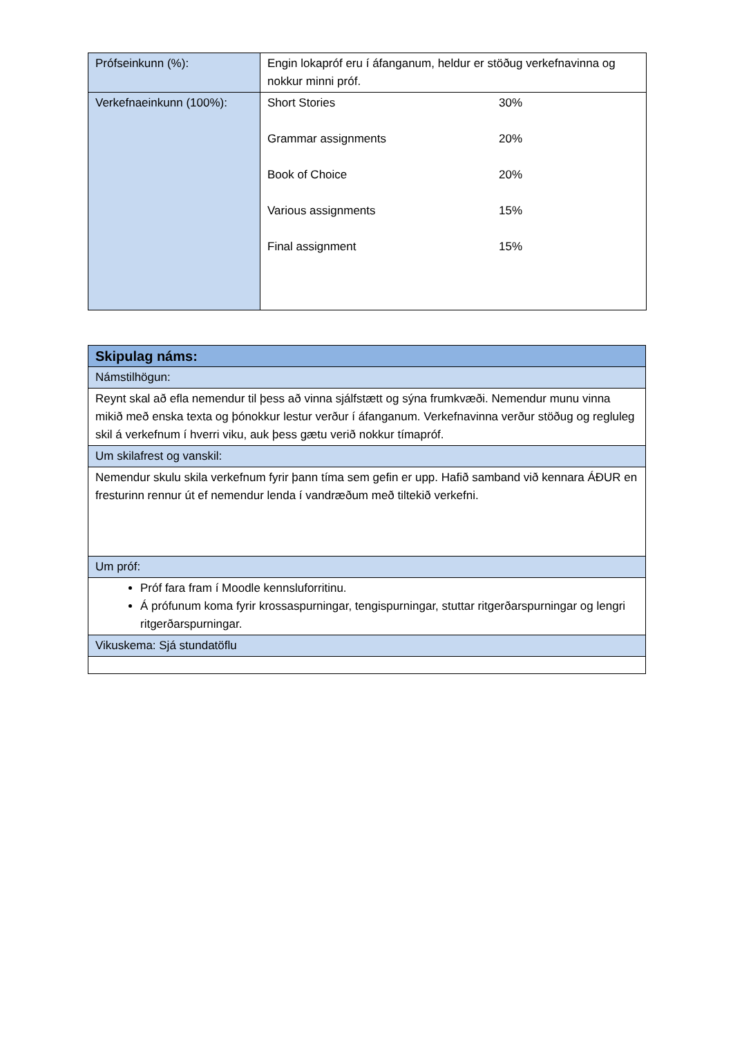| Prófseinkunn (%): | Engin lokapróf eru í áfanganum, heldur er stöðug verkefnavinna og nokkur minni próf. |
| Verkefnaeinkunn (100%): | / Short Stories / 30% / / Grammar assignments / 20% / / Book of Choice / 20% / / Various assignments / 15% / / Final assignment / 15% / |
| Skipulag náms: |
| Námstilhögun: |
| Reynt skal að efla nemendur til þess að vinna sjálfstætt og sýna frumkvæði. Nemendur munu vinna mikið með enska texta og þónokkur lestur verður í áfanganum. Verkefnavinna verður stöðug og regluleg skil á verkefnum í hverri viku, auk þess gætu verið nokkur tímapróf. |
| Um skilafrest og vanskil: |
| Nemendur skulu skila verkefnum fyrir þann tíma sem gefin er upp. Hafið samband við kennara ÁÐUR en fresturinn rennur út ef nemendur lenda í vandræðum með tiltekið verkefni. |
| Um próf: |
| Próf fara fram í Moodle kennsluforritinu. Á prófunum koma fyrir krossaspurningar, tengispurningar, stuttar ritgerðarspurningar og lengri ritgerðarspurningar. |
| Vikuskema: Sjá stundatöflu |